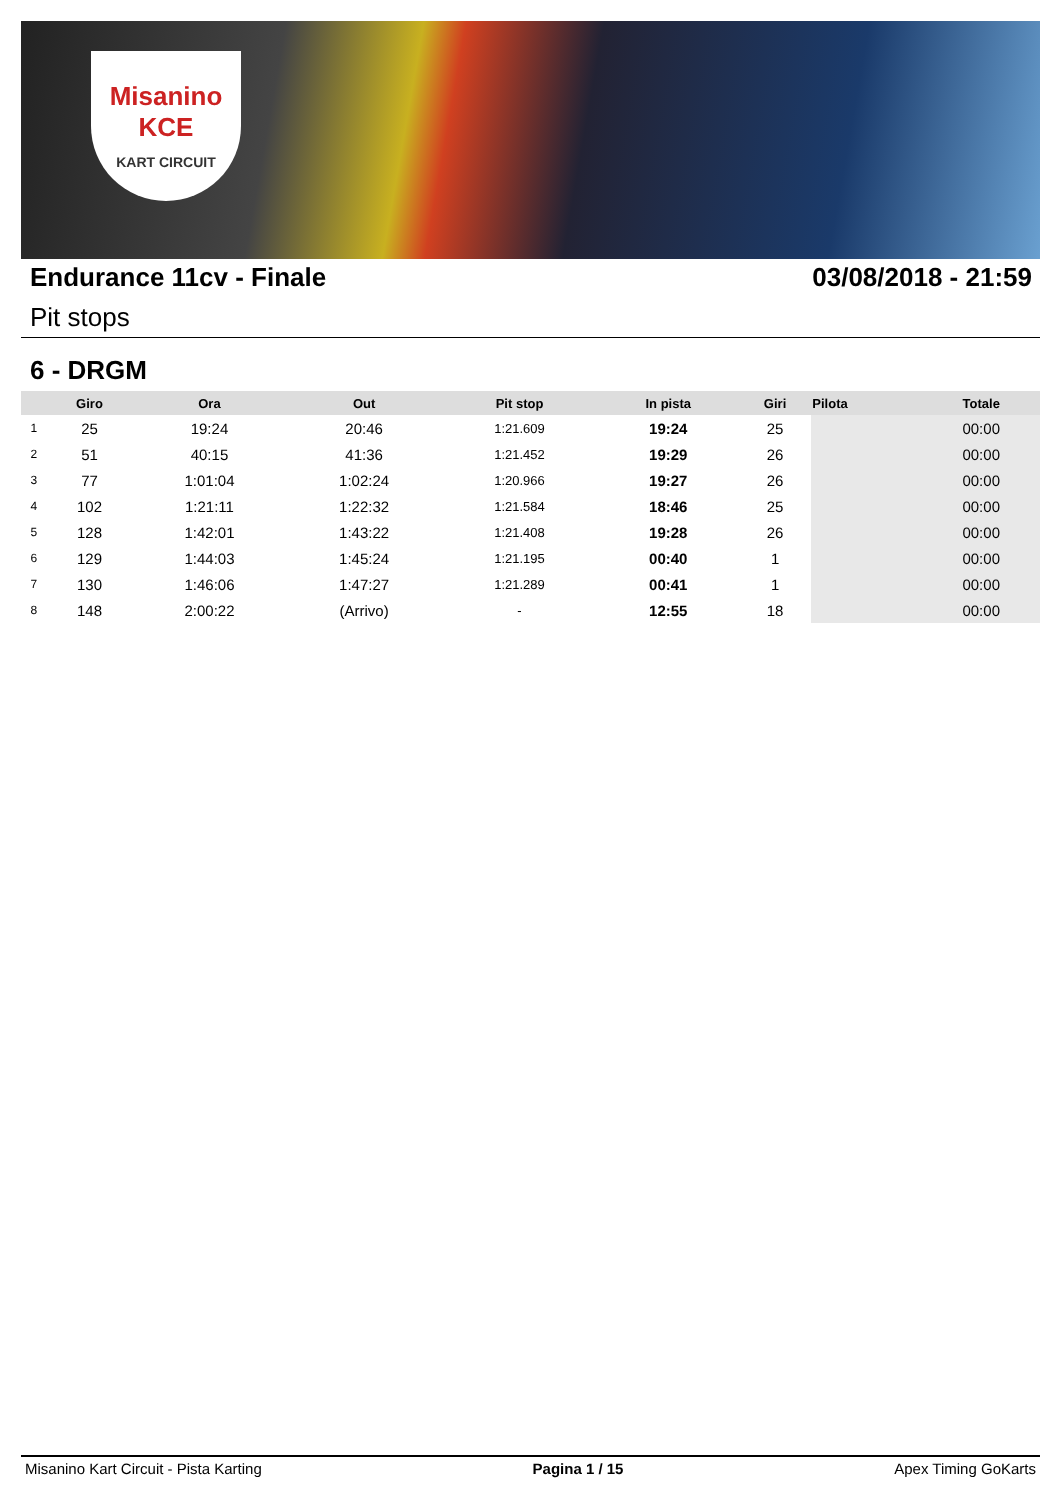Misanino
KCE
KART CIRCUIT
Endurance 11cv - Finale 03/08/2018 - 21:59
Pit stops
6 - DRGM
| | Giro | Ora | Out | Pit stop | In pista | Giri | Pilota | Totale |
| --- | --- | --- | --- | --- | --- | --- | --- | --- |
| 1 | 25 | 19:24 | 20:46 | 1:21.609 | 19:24 | 25 | | 00:00 |
| 2 | 51 | 40:15 | 41:36 | 1:21.452 | 19:29 | 26 | | 00:00 |
| 3 | 77 | 1:01:04 | 1:02:24 | 1:20.966 | 19:27 | 26 | | 00:00 |
| 4 | 102 | 1:21:11 | 1:22:32 | 1:21.584 | 18:46 | 25 | | 00:00 |
| 5 | 128 | 1:42:01 | 1:43:22 | 1:21.408 | 19:28 | 26 | | 00:00 |
| 6 | 129 | 1:44:03 | 1:45:24 | 1:21.195 | 00:40 | 1 | | 00:00 |
| 7 | 130 | 1:46:06 | 1:47:27 | 1:21.289 | 00:41 | 1 | | 00:00 |
| 8 | 148 | 2:00:22 | (Arrivo) | - | 12:55 | 18 | | 00:00 |
Misanino Kart Circuit - Pista Karting Pagina 1 / 15 Apex Timing GoKarts